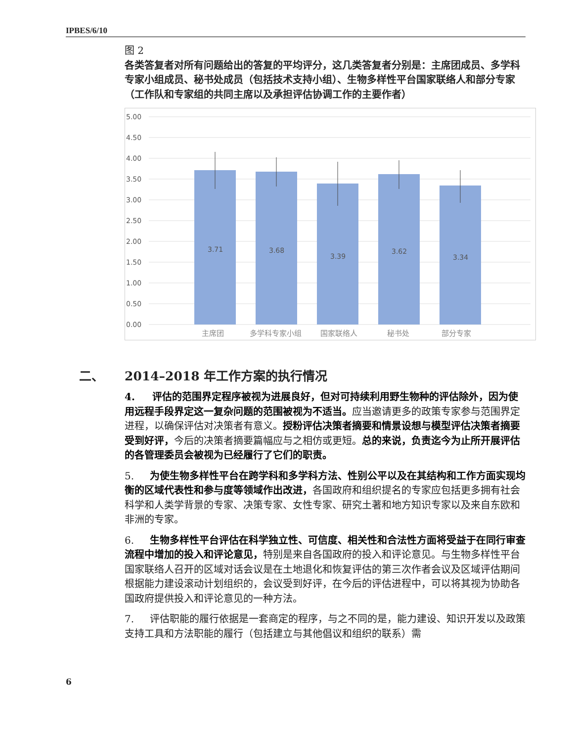IPBES/6/10
图 2
各类答复者对所有问题给出的答复的平均评分，这几类答复者分别是：主席团成员、多学科专家小组成员、秘书处成员（包括技术支持小组）、生物多样性平台国家联络人和部分专家（工作队和专家组的共同主席以及承担评估协调工作的主要作者）
5.00
4.50
4.00
3.50
3.00
2.50
2.00
1.50
1.00
0.50
0.00
3.71
3.68
3.39
3.62
3.34
主席团
多学科专家小组
国家联络人
秘书处
部分专家
二、 2014–2018 年工作方案的执行情况
4. 评估的范围界定程序被视为进展良好，但对可持续利用野生物种的评估除外，因为使用远程手段界定这一复杂问题的范围被视为不适当。应当邀请更多的政策专家参与范围界定进程，以确保评估对决策者有意义。授粉评估决策者摘要和情景设想与模型评估决策者摘要受到好评，今后的决策者摘要篇幅应与之相仿或更短。总的来说，负责迄今为止所开展评估的各管理委员会被视为已经履行了它们的职责。
5. 为使生物多样性平台在跨学科和多学科方法、性别公平以及在其结构和工作方面实现均衡的区域代表性和参与度等领域作出改进，各国政府和组织提名的专家应包括更多拥有社会科学和人类学背景的专家、决策专家、女性专家、研究土著和地方知识专家以及来自东欧和非洲的专家。
6. 生物多样性平台评估在科学独立性、可信度、相关性和合法性方面将受益于在同行审查流程中增加的投入和评论意见，特别是来自各国政府的投入和评论意见。与生物多样性平台国家联络人召开的区域对话会议是在土地退化和恢复评估的第三次作者会议及区域评估期间根据能力建设滚动计划组织的，会议受到好评，在今后的评估进程中，可以将其视为协助各国政府提供投入和评论意见的一种方法。
7. 评估职能的履行依据是一套商定的程序，与之不同的是，能力建设、知识开发以及政策支持工具和方法职能的履行（包括建立与其他倡议和组织的联系）需
6